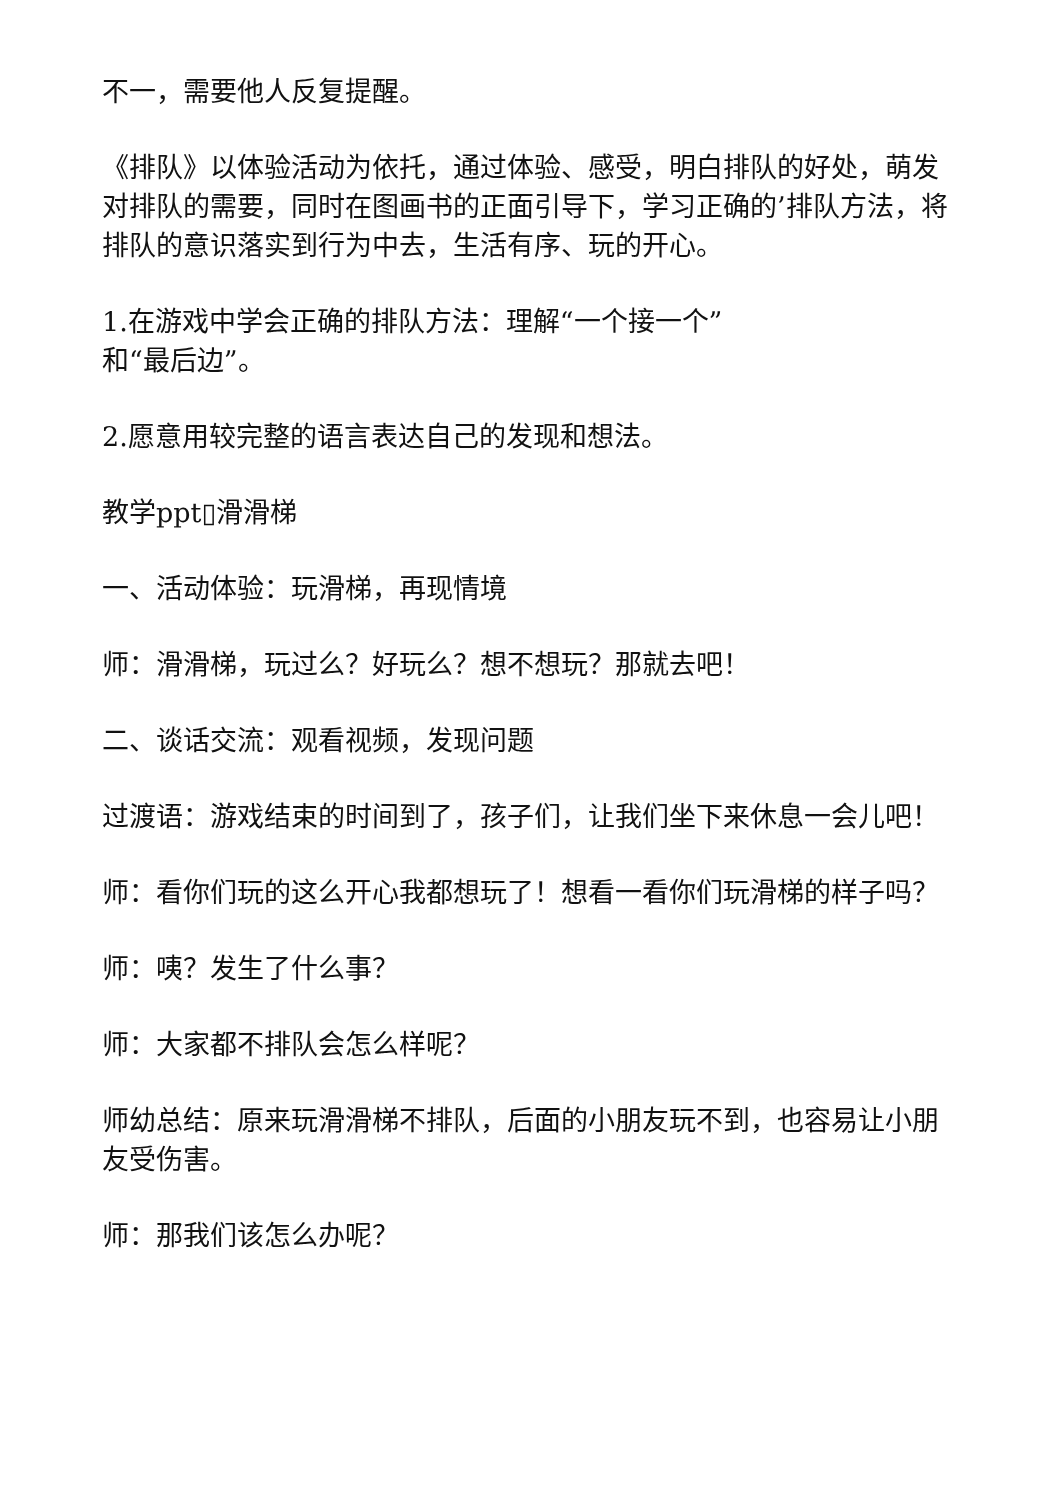不一，需要他人反复提醒。
《排队》以体验活动为依托，通过体验、感受，明白排队的好处，萌发对排队的需要，同时在图画书的正面引导下，学习正确的’排队方法，将排队的意识落实到行为中去，生活有序、玩的开心。
1.在游戏中学会正确的排队方法：理解“一个接一个”
和“最后边”。
2.愿意用较完整的语言表达自己的发现和想法。
教学ppt▯滑滑梯
一、活动体验：玩滑梯，再现情境
师：滑滑梯，玩过么？好玩么？想不想玩？那就去吧！
二、谈话交流：观看视频，发现问题
过渡语：游戏结束的时间到了，孩子们，让我们坐下来休息一会儿吧！
师：看你们玩的这么开心我都想玩了！想看一看你们玩滑梯的样子吗？
师：咦？发生了什么事？
师：大家都不排队会怎么样呢？
师幼总结：原来玩滑滑梯不排队，后面的小朋友玩不到，也容易让小朋友受伤害。
师：那我们该怎么办呢？